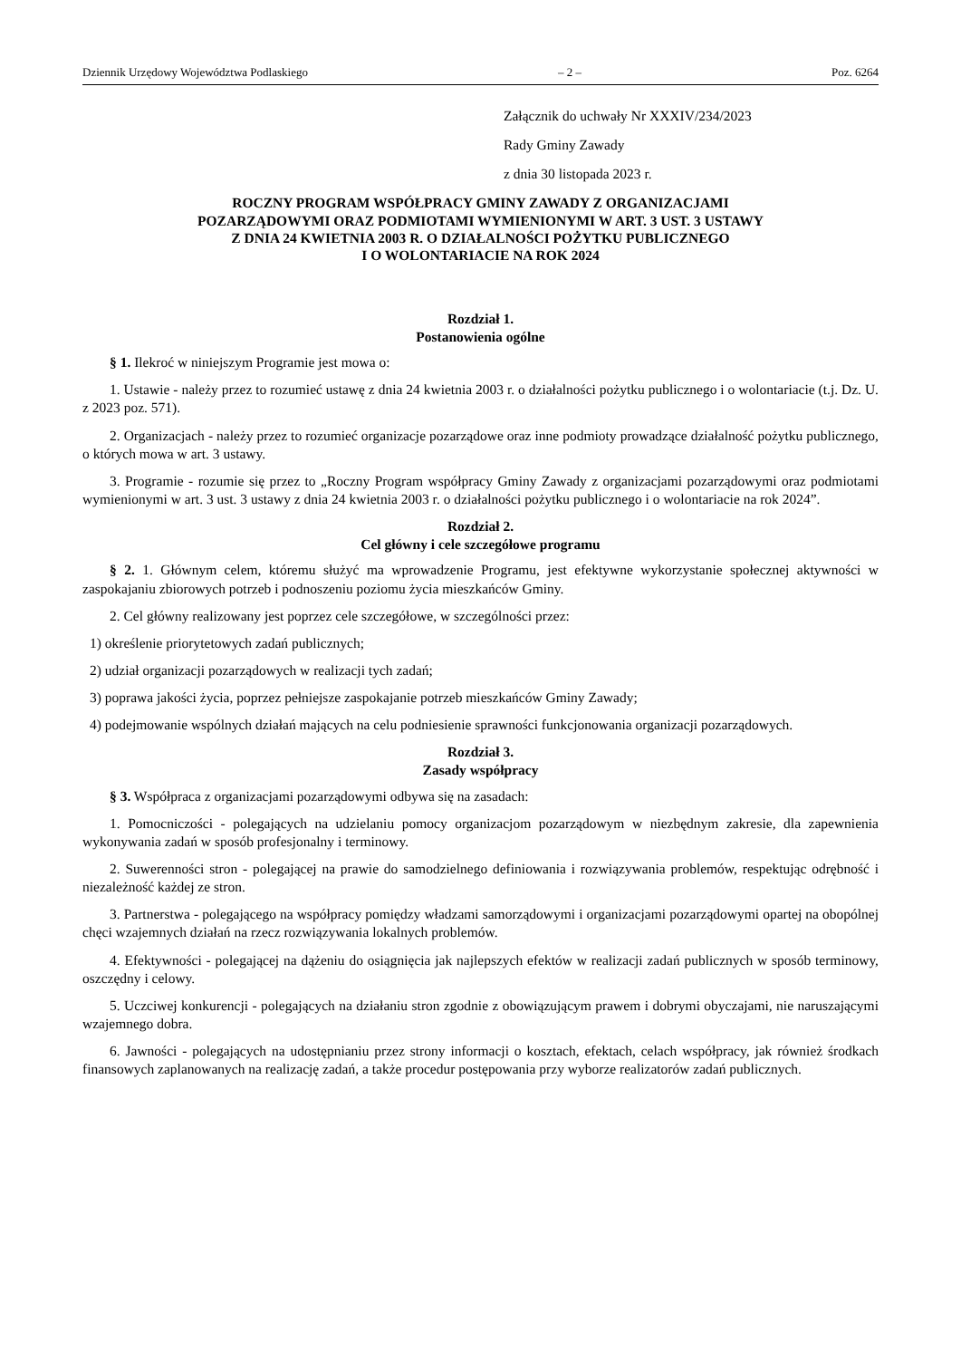Dziennik Urzędowy Województwa Podlaskiego – 2 – Poz. 6264
Załącznik do uchwały Nr XXXIV/234/2023
Rady Gminy Zawady
z dnia 30 listopada 2023 r.
ROCZNY PROGRAM WSPÓŁPRACY GMINY ZAWADY Z ORGANIZACJAMI
POZARZĄDOWYMI ORAZ PODMIOTAMI WYMIENIONYMI W ART. 3 UST. 3 USTAWY
Z DNIA 24 KWIETNIA 2003 R. O DZIAŁALNOŚCI POŻYTKU PUBLICZNEGO
I O WOLONTARIACIE NA ROK 2024
Rozdział 1.
Postanowienia ogólne
§ 1. Ilekroć w niniejszym Programie jest mowa o:
1. Ustawie - należy przez to rozumieć ustawę z dnia 24 kwietnia 2003 r. o działalności pożytku publicznego i o wolontariacie (t.j. Dz. U. z 2023 poz. 571).
2. Organizacjach - należy przez to rozumieć organizacje pozarządowe oraz inne podmioty prowadzące działalność pożytku publicznego, o których mowa w art. 3 ustawy.
3. Programie - rozumie się przez to „Roczny Program współpracy Gminy Zawady z organizacjami pozarządowymi oraz podmiotami wymienionymi w art. 3 ust. 3 ustawy z dnia 24 kwietnia 2003 r. o działalności pożytku publicznego i o wolontariacie na rok 2024”.
Rozdział 2.
Cel główny i cele szczegółowe programu
§ 2. 1. Głównym celem, któremu służyć ma wprowadzenie Programu, jest efektywne wykorzystanie społecznej aktywności w zaspokajaniu zbiorowych potrzeb i podnoszeniu poziomu życia mieszkańców Gminy.
2. Cel główny realizowany jest poprzez cele szczegółowe, w szczególności przez:
1) określenie priorytetowych zadań publicznych;
2) udział organizacji pozarządowych w realizacji tych zadań;
3) poprawa jakości życia, poprzez pełniejsze zaspokajanie potrzeb mieszkańców Gminy Zawady;
4) podejmowanie wspólnych działań mających na celu podniesienie sprawności funkcjonowania organizacji pozarządowych.
Rozdział 3.
Zasady współpracy
§ 3. Współpraca z organizacjami pozarządowymi odbywa się na zasadach:
1. Pomocniczości - polegających na udzielaniu pomocy organizacjom pozarządowym w niezbędnym zakresie, dla zapewnienia wykonywania zadań w sposób profesjonalny i terminowy.
2. Suwerenności stron - polegającej na prawie do samodzielnego definiowania i rozwiązywania problemów, respektując odrębność i niezależność każdej ze stron.
3. Partnerstwa - polegającego na współpracy pomiędzy władzami samorządowymi i organizacjami pozarządowymi opartej na obopólnej chęci wzajemnych działań na rzecz rozwiązywania lokalnych problemów.
4. Efektywności - polegającej na dążeniu do osiągnięcia jak najlepszych efektów w realizacji zadań publicznych w sposób terminowy, oszczędny i celowy.
5. Uczciwej konkurencji - polegających na działaniu stron zgodnie z obowiązującym prawem i dobrymi obyczajami, nie naruszającymi wzajemnego dobra.
6. Jawności - polegających na udostępnianiu przez strony informacji o kosztach, efektach, celach współpracy, jak również środkach finansowych zaplanowanych na realizację zadań, a także procedur postępowania przy wyborze realizatorów zadań publicznych.